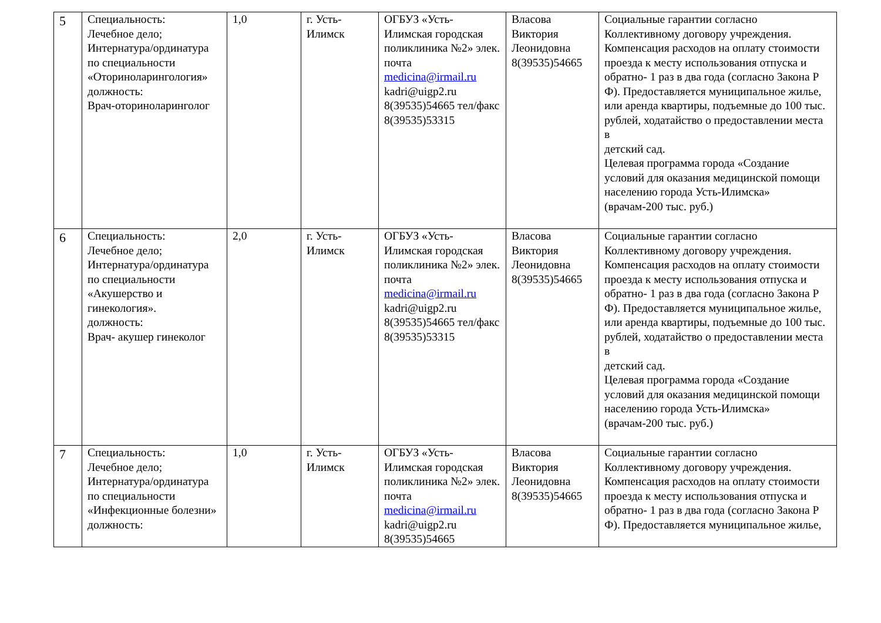| 5 | Специальность: Лечебное дело; Интернатура/ординатура по специальности «Оториноларингология» должность: Врач-оториноларинголог | 1,0 | г. Усть-Илимск | ОГБУЗ «Усть-Илимская городская поликлиника №2» элек. почта medicina@irmail.ru kadri@uigp2.ru 8(39535)54665 тел/факс 8(39535)53315 | Власова Виктория Леонидовна 8(39535)54665 | Социальные гарантии согласно Коллективному договору учреждения. Компенсация расходов на оплату стоимости проезда к месту использования отпуска и обратно- 1 раз в два года (согласно Закона Р Ф). Предоставляется муниципальное жилье, или аренда квартиры, подъемные до 100 тыс. рублей, ходатайство о предоставлении места в детский сад. Целевая программа города «Создание условий для оказания медицинской помощи населению города Усть-Илимска» (врачам-200 тыс. руб.) |
| 6 | Специальность: Лечебное дело; Интернатура/ординатура по специальности «Акушерство и гинекология». должность: Врач- акушер гинеколог | 2,0 | г. Усть-Илимск | ОГБУЗ «Усть-Илимская городская поликлиника №2» элек. почта medicina@irmail.ru kadri@uigp2.ru 8(39535)54665 тел/факс 8(39535)53315 | Власова Виктория Леонидовна 8(39535)54665 | Социальные гарантии согласно Коллективному договору учреждения. Компенсация расходов на оплату стоимости проезда к месту использования отпуска и обратно- 1 раз в два года (согласно Закона Р Ф). Предоставляется муниципальное жилье, или аренда квартиры, подъемные до 100 тыс. рублей, ходатайство о предоставлении места в детский сад. Целевая программа города «Создание условий для оказания медицинской помощи населению города Усть-Илимска» (врачам-200 тыс. руб.) |
| 7 | Специальность: Лечебное дело; Интернатура/ординатура по специальности «Инфекционные болезни» должность: | 1,0 | г. Усть-Илимск | ОГБУЗ «Усть-Илимская городская поликлиника №2» элек. почта medicina@irmail.ru kadri@uigp2.ru 8(39535)54665 | Власова Виктория Леонидовна 8(39535)54665 | Социальные гарантии согласно Коллективному договору учреждения. Компенсация расходов на оплату стоимости проезда к месту использования отпуска и обратно- 1 раз в два года (согласно Закона Р Ф). Предоставляется муниципальное жилье, |